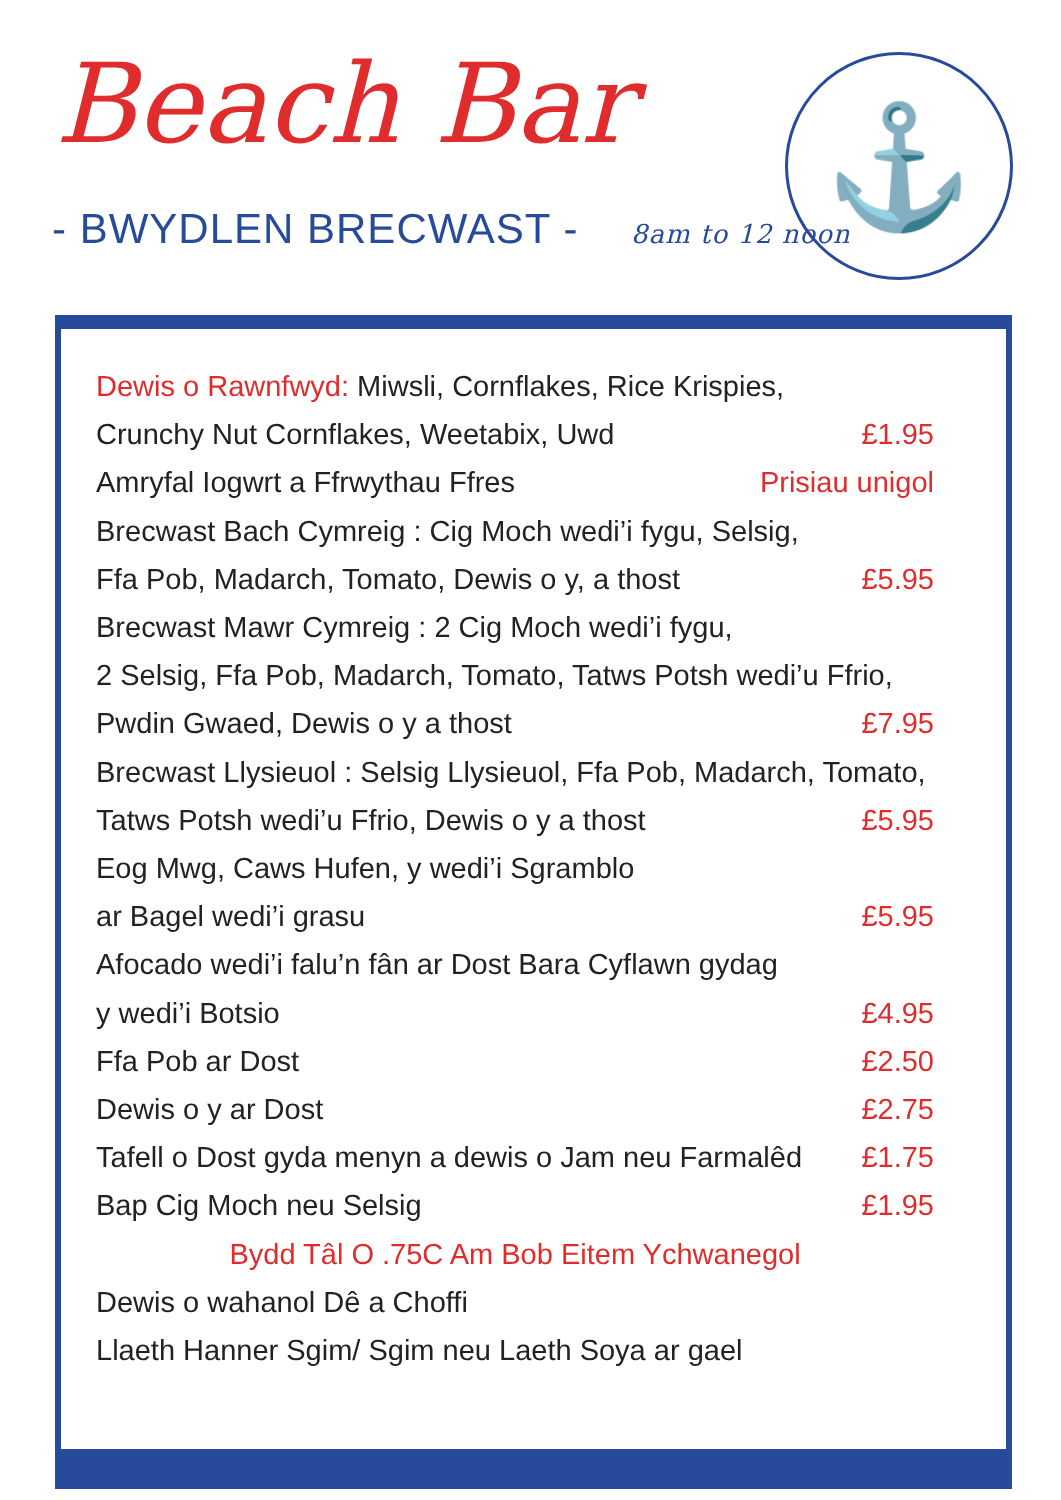Beach Bar
- BWYDLEN BRECWAST - 8am to 12 noon
⚓
Dewis o Rawnfwyd: Miwsli, Cornflakes, Rice Krispies,
Crunchy Nut Cornflakes, Weetabix, Uwd £1.95
Amryfal Iogwrt a Ffrwythau Ffres Prisiau unigol
Brecwast Bach Cymreig : Cig Moch wedi’i fygu, Selsig,
Ffa Pob, Madarch, Tomato, Dewis o y, a thost £5.95
Brecwast Mawr Cymreig : 2 Cig Moch wedi’i fygu,
2 Selsig, Ffa Pob, Madarch, Tomato, Tatws Potsh wedi’u Ffrio,
Pwdin Gwaed, Dewis o y a thost £7.95
Brecwast Llysieuol : Selsig Llysieuol, Ffa Pob, Madarch, Tomato,
Tatws Potsh wedi’u Ffrio, Dewis o y a thost £5.95
Eog Mwg, Caws Hufen, y wedi’i Sgramblo
ar Bagel wedi’i grasu £5.95
Afocado wedi’i falu’n fân ar Dost Bara Cyflawn gydag
y wedi’i Botsio £4.95
Ffa Pob ar Dost £2.50
Dewis o y ar Dost £2.75
Tafell o Dost gyda menyn a dewis o Jam neu Farmalêd £1.75
Bap Cig Moch neu Selsig £1.95
Bydd Tâl O .75C Am Bob Eitem Ychwanegol
Dewis o wahanol Dê a Choffi
Llaeth Hanner Sgim/ Sgim neu Laeth Soya ar gael